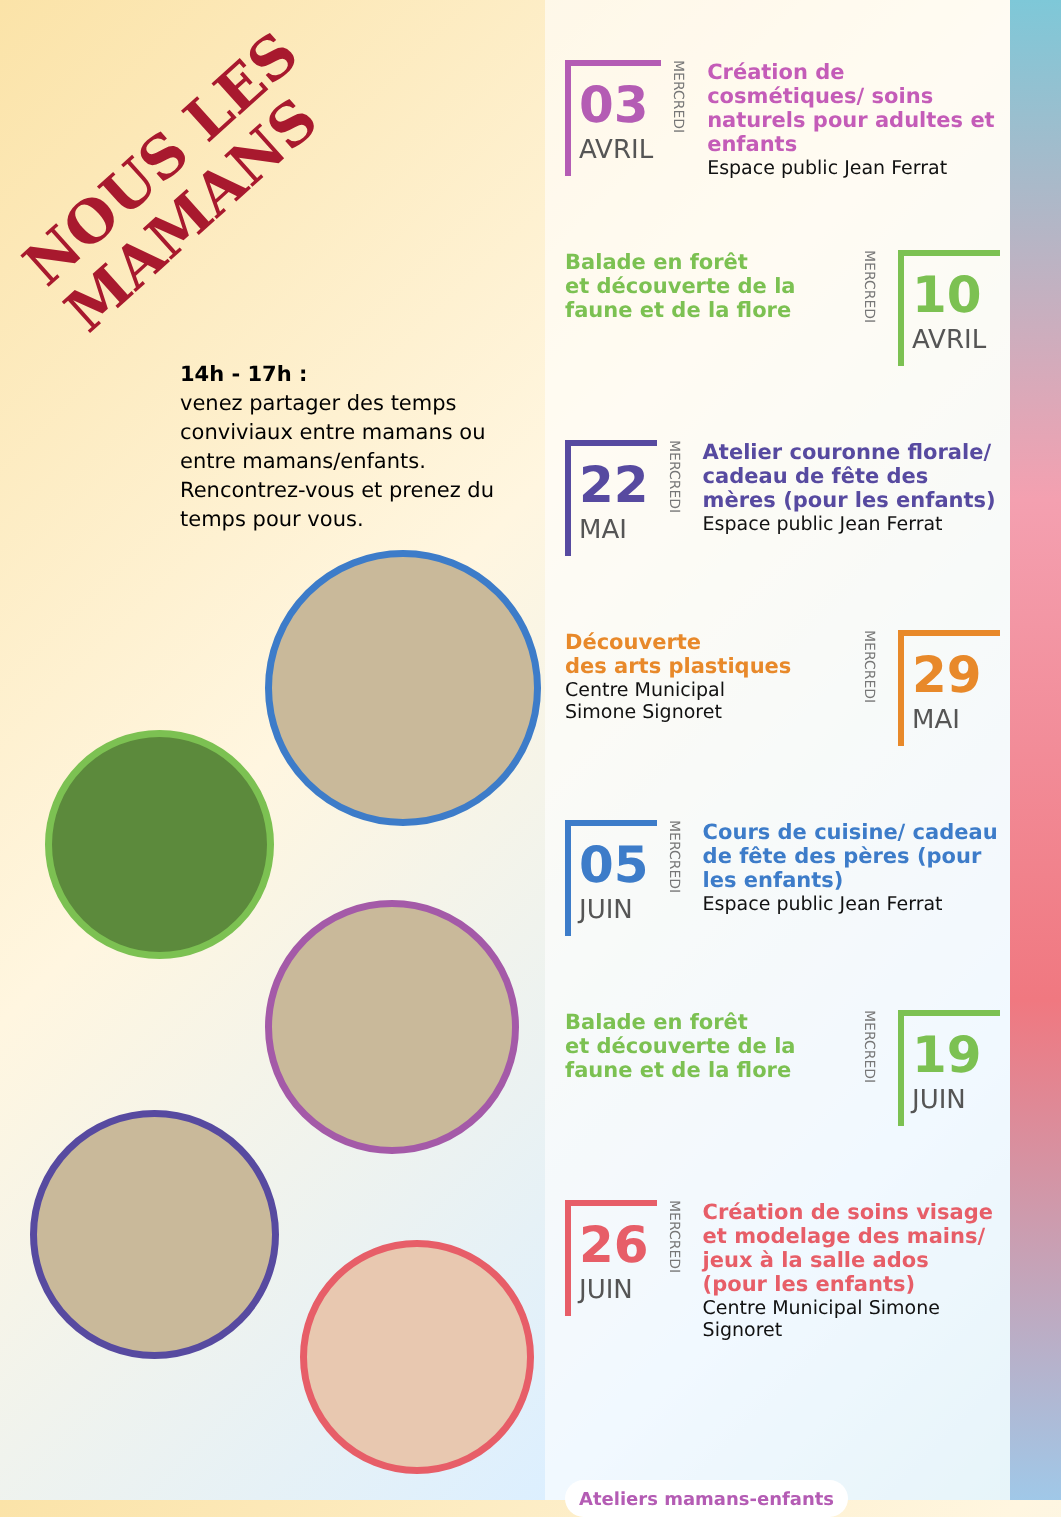NOUS LES
MAMANS
14h - 17h :
venez partager des temps conviviaux entre mamans ou entre mamans/enfants.
Rencontrez-vous et prenez du temps pour vous.
03
AVRIL
MERCREDI
Création de cosmétiques/ soins naturels pour adultes et enfants
Espace public Jean Ferrat
Balade en forêt
et découverte de la faune et de la flore
MERCREDI
10
AVRIL
22
MAI
MERCREDI
Atelier couronne florale/ cadeau de fête des mères (pour les enfants)
Espace public Jean Ferrat
Découverte
des arts plastiques
Centre Municipal
Simone Signoret
MERCREDI
29
MAI
05
JUIN
MERCREDI
Cours de cuisine/ cadeau de fête des pères (pour les enfants)
Espace public Jean Ferrat
Balade en forêt
et découverte de la faune et de la flore
MERCREDI
19
JUIN
26
JUIN
MERCREDI
Création de soins visage et modelage des mains/ jeux à la salle ados (pour les enfants)
Centre Municipal Simone Signoret
Ateliers mamans-enfants